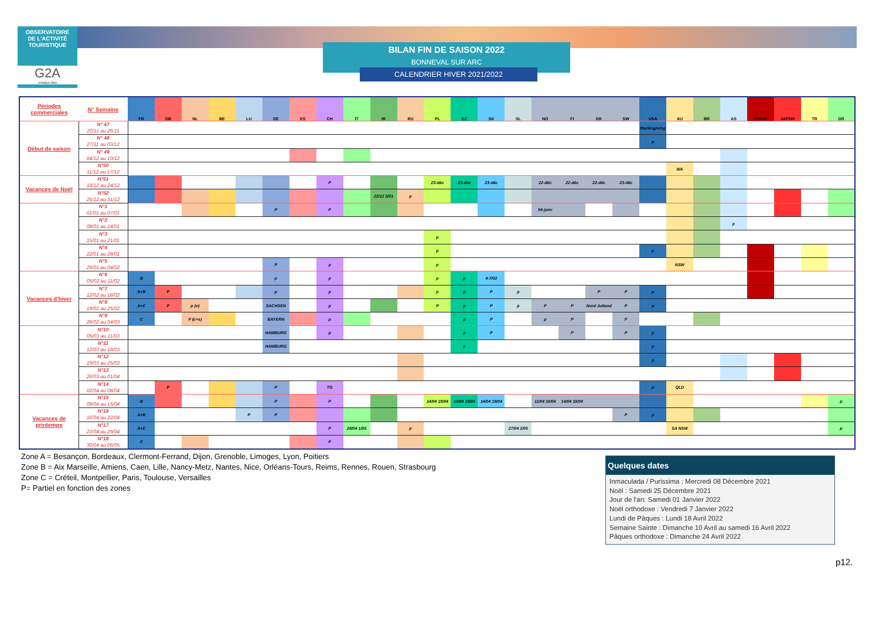OBSERVATOIRE
DE L'ACTIVITÉ
TOURISTIQUE
G2A
CONSULTING
BILAN FIN DE SAISON 2022
BONNEVAL SUR ARC
CALENDRIER HIVER 2021/2022
| Périodes commerciales | N° Semaine | FR | GB | NL | BE | LU | DE | ES | CH | IT | IR | RU | PL | CZ | SK | SL | NO | FI | DK | SW | USA | AU | BR | AS | CHINE | JAPON | TR | GR |
| --- | --- | --- | --- | --- | --- | --- | --- | --- | --- | --- | --- | --- | --- | --- | --- | --- | --- | --- | --- | --- | --- | --- | --- | --- | --- | --- | --- | --- |
| Début de saison | N° 47 20/11 au 26/11 | | | | | | | | | | | | | | | | | | | | thanksgiving | | | | | | | |
| | N° 48 27/11 au 03/12 | | | | | | | | | | | | | | | | | | | | p | | | | | | | |
| | N° 49 04/12 au 10/12 | | | | | | | | | | | | | | | | | | | | | | | | | | | |
| | N°50 11/12 au 17/12 | | | | | | | | | | | | | | | | | | | | | WA | | | | | | |
| Vacances de Noël | N°51 18/12 au 24/12 | | | | | | | | P | | | | 23-déc | 23-déc | 23-déc | | 22-déc | 22-déc | 22-déc | 23-déc | | | | | | | | |
| | N°52 25/12 au 31/12 | | | | | | | | | | 22/12 5/01 | p | | | | | | | | | | | | | | | | |
| | N°1 01/01 au 07/01 | | | | | | P | | P | | | | | | | | 04-janv | | | | | | | | | | | |
| | N°2 08/01 au 14/01 | | | | | | | | | | | | | | | | | | | | | | | p | | | | |
| | N°3 15/01 au 21/01 | | | | | | | | | | | | p | | | | | | | | | | | | | | | |
| | N°4 22/01 au 28/01 | | | | | | | | | | | | p | | | | | | | | p | | | | | | | |
| | N°5 29/01 au 04/02 | | | | | | P | | p | | | | p | | | | | | | | | NSW | | | | | | |
| Vacances d'hiver | N°6 05/02 au 11/02 | B | | | | | p | | p | | | | p | p | 4-7/02 | | | | | | | | | | | | | |
| | N°7 12/02 au 18/02 | A+B | P | | | | p | | p | | | | p | p | P | p | | | P | P | p | | | | | | | |
| | N°8 19/02 au 25/02 | A+C | P | p (n) | | | SACHSEN | | p | | | | P | p | P | p | P | P | Nord Jutland | P | p | | | | | | | |
| | N°9 26/02 au 04/03 | C | | P (c+s) | | | BAYERN | | p | | | | | p | P | | p | P | | P | | | | | | | | |
| | N°10 05/03 au 11/03 | | | | | | HAMBURG | | p | | | | | p | P | | | P | | P | p | | | | | | | |
| | N°11 12/03 au 18/03 | | | | | | HAMBURG | | | | | | | p | | | | | | | p | | | | | | | |
| | N°12 19/03 au 25/03 | | | | | | | | | | | | | | | | | | | | p | | | | | | | |
| | N°13 26/03 au 01/04 | | | | | | | | | | | | | | | | | | | | | | | | | | | |
| | N°14 02/04 au 08/04 | | P | | | | P | | TG | | | | | | | | | | | | p | QLD | | | | | | |
| Vacances de printemps | N°15 09/04 au 15/04 | B | | | | | P | | P | | | | 14/04 19/04 | 14/04 19/04 | 14/04 19/04 | | 11/04 18/04 | 14/04 18/04 | | | | | | | | | | p |
| | N°16 16/04 au 22/04 | A+B | | | | P | P | | | | | | | | | | | | | P | p | | | | | | | |
| | N°17 23/04 au 29/04 | A+C | | | | | | | P | 28/04 1/05 | | p | | | | 27/04 2/05 | | | | | | SA NSW | | | | | | p |
| | N°18 30/04 au 06/05 | C | | | | | | | P | | | | | | | | | | | | | | | | | | | |
Zone A = Besançon, Bordeaux, Clermont-Ferrand, Dijon, Grenoble, Limoges, Lyon, Poitiers
Zone B = Aix Marseille, Amiens, Caen, Lille, Nancy-Metz, Nantes, Nice, Orléans-Tours, Reims, Rennes, Rouen, Strasbourg
Zone C = Créteil, Montpellier, Paris, Toulouse, Versailles
P= Partiel en fonction des zones
Quelques dates
Inmaculada / Purissima : Mercredi 08 Décembre 2021
Noël : Samedi 25 Décembre 2021
Jour de l'an: Samedi 01 Janvier 2022
Noël orthodoxe : Vendredi 7 Janvier 2022
Lundi de Pâques : Lundi 18 Avril 2022
Semaine Sainte : Dimanche 10 Avril au samedi 16 Avril 2022
Pâques orthodoxe : Dimanche 24 Avril 2022
p12.